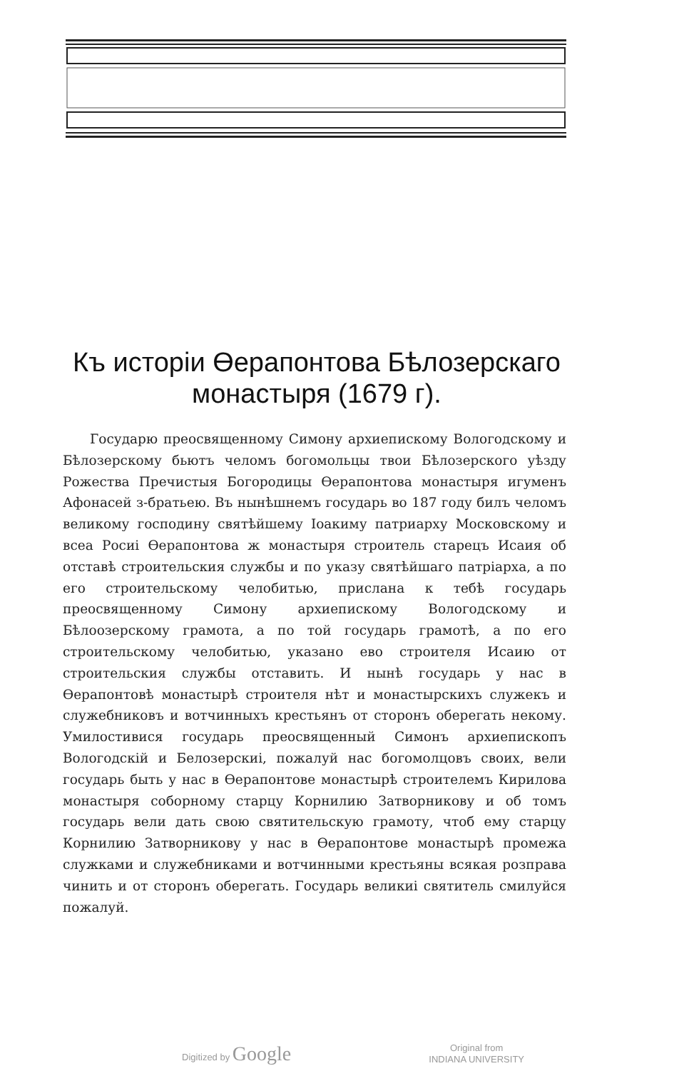Къ исторіи Өерапонтова Бѣлозерскаго
монастыря (1679 г).
Государю преосвященному Симону архиепискому Вологодскому и Бѣлозерскому бьютъ челомъ богомольцы твои Бѣлозерского уѣзду Рожества Пречистыя Богородицы Өерапонтова монастыря игуменъ Афонасей з-братьею. Въ нынѣшнемъ государь во 187 году билъ челомъ великому господину святѣйшему Іоакиму патриарху Московскому и всеа Росиі Өерапонтова ж монастыря строитель старецъ Исаия об отставѣ строительския службы и по указу святѣйшаго патріарха, а по его строительскому челобитью, прислана к тебѣ государь преосвященному Симону архиепискому Вологодскому и Бѣлоозерскому грамота, а по той государь грамотѣ, а по его строительскому челобитью, указано ево строителя Исаию от строительския службы отставить. И нынѣ государь у нас в Өерапонтовѣ монастырѣ строителя нѣт и монастырскихъ служекъ и служебниковъ и вотчинныхъ крестьянъ от сторонъ оберегать некому. Умилостивися государь преосвященный Симонъ архиепископъ Вологодскій и Белозерскиі, пожалуй нас богомолцовъ своих, вели государь быть у нас в Өерапонтове монастырѣ строителемъ Кирилова монастыря соборному старцу Корнилию Затворникову и об томъ государь вели дать свою святительскую грамоту, чтоб ему старцу Корнилию Затворникову у нас в Өерапонтове монастырѣ промежа служками и служебниками и вотчинными крестьяны всякая розправа чинить и от сторонъ оберегать. Государь великиі святитель смилуйся пожалуй.
Digitized by Google Original from
INDIANA UNIVERSITY